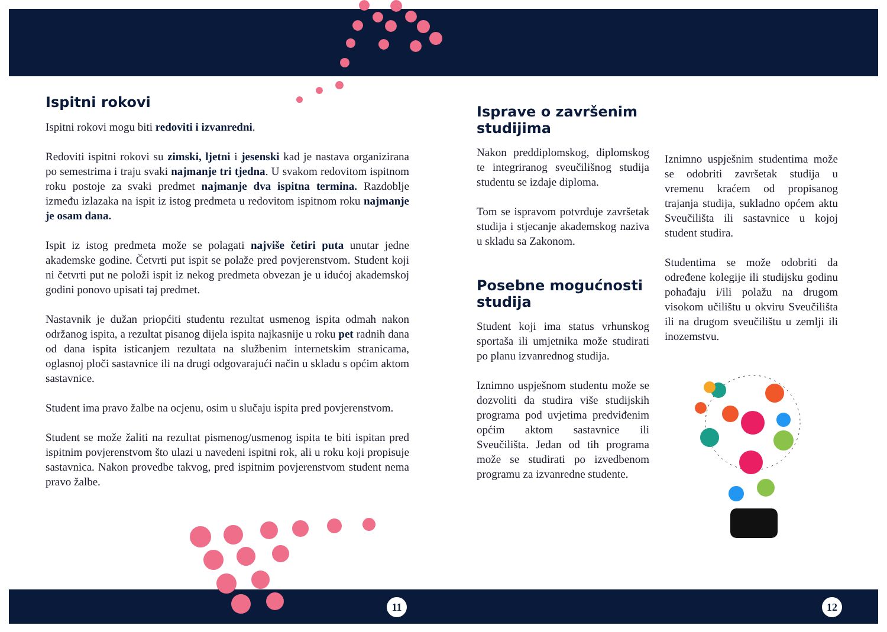Ispitni rokovi
Ispitni rokovi mogu biti redoviti i izvanredni.
Redoviti ispitni rokovi su zimski, ljetni i jesenski kad je nastava organizirana po semestrima i traju svaki najmanje tri tjedna. U svakom redovitom ispitnom roku postoje za svaki predmet najmanje dva ispitna termina. Razdoblje između izlazaka na ispit iz istog predmeta u redovitom ispitnom roku najmanje je osam dana.
Ispit iz istog predmeta može se polagati najviše četiri puta unutar jedne akademske godine. Četvrti put ispit se polaže pred povjerenstvom. Student koji ni četvrti put ne položi ispit iz nekog predmeta obvezan je u idućoj akademskoj godini ponovo upisati taj predmet.
Nastavnik je dužan priopćiti studentu rezultat usmenog ispita odmah nakon održanog ispita, a rezultat pisanog dijela ispita najkasnije u roku pet radnih dana od dana ispita isticanjem rezultata na službenim internetskim stranicama, oglasnoj ploči sastavnice ili na drugi odgovarajući način u skladu s općim aktom sastavnice.
Student ima pravo žalbe na ocjenu, osim u slučaju ispita pred povjerenstvom.
Student se može žaliti na rezultat pismenog/usmenog ispita te biti ispitan pred ispitnim povjerenstvom što ulazi u navedeni ispitni rok, ali u roku koji propisuje sastavnica. Nakon provedbe takvog, pred ispitnim povjerenstvom student nema pravo žalbe.
Isprave o završenim studijima
Nakon preddiplomskog, diplomskog te integriranog sveučilišnog studija studentu se izdaje diploma.
Tom se ispravom potvrđuje završetak studija i stjecanje akademskog naziva u skladu sa Zakonom.
Posebne mogućnosti studija
Student koji ima status vrhunskog sportaša ili umjetnika može studirati po planu izvanrednog studija.
Iznimno uspješnom studentu može se dozvoliti da studira više studijskih programa pod uvjetima predviđenim općim aktom sastavnice ili Sveučilišta. Jedan od tih programa može se studirati po izvedbenom programu za izvanredne studente.
Iznimno uspješnim studentima može se odobriti završetak studija u vremenu kraćem od propisanog trajanja studija, sukladno općem aktu Sveučilišta ili sastavnice u kojoj student studira.
Studentima se može odobriti da određene kolegije ili studijsku godinu pohađaju i/ili polažu na drugom visokom učilištu u okviru Sveučilišta ili na drugom sveučilištu u zemlji ili inozemstvu.
11 12